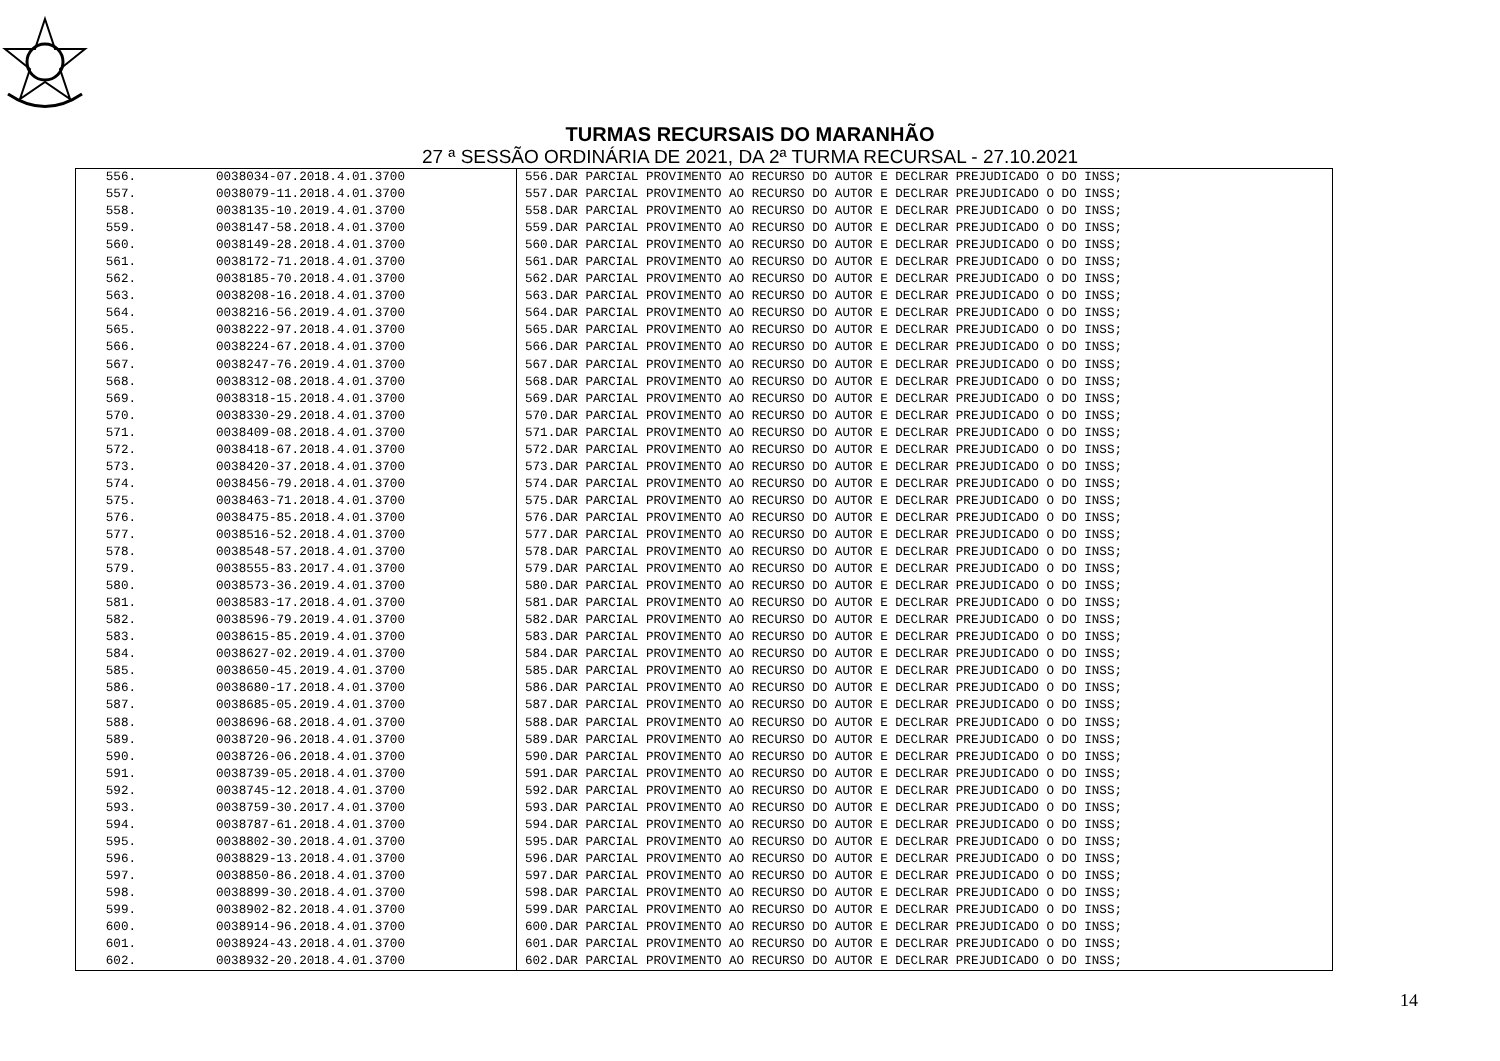TURMAS RECURSAIS DO MARANHÃO
27 ª SESSÃO ORDINÁRIA DE 2021, DA 2ª TURMA RECURSAL - 27.10.2021
| 556. | 0038034-07.2018.4.01.3700 | 556.DAR PARCIAL PROVIMENTO AO RECURSO DO AUTOR E DECLRAR PREJUDICADO O DO INSS; |
| 557. | 0038079-11.2018.4.01.3700 | 557.DAR PARCIAL PROVIMENTO AO RECURSO DO AUTOR E DECLRAR PREJUDICADO O DO INSS; |
| 558. | 0038135-10.2019.4.01.3700 | 558.DAR PARCIAL PROVIMENTO AO RECURSO DO AUTOR E DECLRAR PREJUDICADO O DO INSS; |
| 559. | 0038147-58.2018.4.01.3700 | 559.DAR PARCIAL PROVIMENTO AO RECURSO DO AUTOR E DECLRAR PREJUDICADO O DO INSS; |
| 560. | 0038149-28.2018.4.01.3700 | 560.DAR PARCIAL PROVIMENTO AO RECURSO DO AUTOR E DECLRAR PREJUDICADO O DO INSS; |
| 561. | 0038172-71.2018.4.01.3700 | 561.DAR PARCIAL PROVIMENTO AO RECURSO DO AUTOR E DECLRAR PREJUDICADO O DO INSS; |
| 562. | 0038185-70.2018.4.01.3700 | 562.DAR PARCIAL PROVIMENTO AO RECURSO DO AUTOR E DECLRAR PREJUDICADO O DO INSS; |
| 563. | 0038208-16.2018.4.01.3700 | 563.DAR PARCIAL PROVIMENTO AO RECURSO DO AUTOR E DECLRAR PREJUDICADO O DO INSS; |
| 564. | 0038216-56.2019.4.01.3700 | 564.DAR PARCIAL PROVIMENTO AO RECURSO DO AUTOR E DECLRAR PREJUDICADO O DO INSS; |
| 565. | 0038222-97.2018.4.01.3700 | 565.DAR PARCIAL PROVIMENTO AO RECURSO DO AUTOR E DECLRAR PREJUDICADO O DO INSS; |
| 566. | 0038224-67.2018.4.01.3700 | 566.DAR PARCIAL PROVIMENTO AO RECURSO DO AUTOR E DECLRAR PREJUDICADO O DO INSS; |
| 567. | 0038247-76.2019.4.01.3700 | 567.DAR PARCIAL PROVIMENTO AO RECURSO DO AUTOR E DECLRAR PREJUDICADO O DO INSS; |
| 568. | 0038312-08.2018.4.01.3700 | 568.DAR PARCIAL PROVIMENTO AO RECURSO DO AUTOR E DECLRAR PREJUDICADO O DO INSS; |
| 569. | 0038318-15.2018.4.01.3700 | 569.DAR PARCIAL PROVIMENTO AO RECURSO DO AUTOR E DECLRAR PREJUDICADO O DO INSS; |
| 570. | 0038330-29.2018.4.01.3700 | 570.DAR PARCIAL PROVIMENTO AO RECURSO DO AUTOR E DECLRAR PREJUDICADO O DO INSS; |
| 571. | 0038409-08.2018.4.01.3700 | 571.DAR PARCIAL PROVIMENTO AO RECURSO DO AUTOR E DECLRAR PREJUDICADO O DO INSS; |
| 572. | 0038418-67.2018.4.01.3700 | 572.DAR PARCIAL PROVIMENTO AO RECURSO DO AUTOR E DECLRAR PREJUDICADO O DO INSS; |
| 573. | 0038420-37.2018.4.01.3700 | 573.DAR PARCIAL PROVIMENTO AO RECURSO DO AUTOR E DECLRAR PREJUDICADO O DO INSS; |
| 574. | 0038456-79.2018.4.01.3700 | 574.DAR PARCIAL PROVIMENTO AO RECURSO DO AUTOR E DECLRAR PREJUDICADO O DO INSS; |
| 575. | 0038463-71.2018.4.01.3700 | 575.DAR PARCIAL PROVIMENTO AO RECURSO DO AUTOR E DECLRAR PREJUDICADO O DO INSS; |
| 576. | 0038475-85.2018.4.01.3700 | 576.DAR PARCIAL PROVIMENTO AO RECURSO DO AUTOR E DECLRAR PREJUDICADO O DO INSS; |
| 577. | 0038516-52.2018.4.01.3700 | 577.DAR PARCIAL PROVIMENTO AO RECURSO DO AUTOR E DECLRAR PREJUDICADO O DO INSS; |
| 578. | 0038548-57.2018.4.01.3700 | 578.DAR PARCIAL PROVIMENTO AO RECURSO DO AUTOR E DECLRAR PREJUDICADO O DO INSS; |
| 579. | 0038555-83.2017.4.01.3700 | 579.DAR PARCIAL PROVIMENTO AO RECURSO DO AUTOR E DECLRAR PREJUDICADO O DO INSS; |
| 580. | 0038573-36.2019.4.01.3700 | 580.DAR PARCIAL PROVIMENTO AO RECURSO DO AUTOR E DECLRAR PREJUDICADO O DO INSS; |
| 581. | 0038583-17.2018.4.01.3700 | 581.DAR PARCIAL PROVIMENTO AO RECURSO DO AUTOR E DECLRAR PREJUDICADO O DO INSS; |
| 582. | 0038596-79.2019.4.01.3700 | 582.DAR PARCIAL PROVIMENTO AO RECURSO DO AUTOR E DECLRAR PREJUDICADO O DO INSS; |
| 583. | 0038615-85.2019.4.01.3700 | 583.DAR PARCIAL PROVIMENTO AO RECURSO DO AUTOR E DECLRAR PREJUDICADO O DO INSS; |
| 584. | 0038627-02.2019.4.01.3700 | 584.DAR PARCIAL PROVIMENTO AO RECURSO DO AUTOR E DECLRAR PREJUDICADO O DO INSS; |
| 585. | 0038650-45.2019.4.01.3700 | 585.DAR PARCIAL PROVIMENTO AO RECURSO DO AUTOR E DECLRAR PREJUDICADO O DO INSS; |
| 586. | 0038680-17.2018.4.01.3700 | 586.DAR PARCIAL PROVIMENTO AO RECURSO DO AUTOR E DECLRAR PREJUDICADO O DO INSS; |
| 587. | 0038685-05.2019.4.01.3700 | 587.DAR PARCIAL PROVIMENTO AO RECURSO DO AUTOR E DECLRAR PREJUDICADO O DO INSS; |
| 588. | 0038696-68.2018.4.01.3700 | 588.DAR PARCIAL PROVIMENTO AO RECURSO DO AUTOR E DECLRAR PREJUDICADO O DO INSS; |
| 589. | 0038720-96.2018.4.01.3700 | 589.DAR PARCIAL PROVIMENTO AO RECURSO DO AUTOR E DECLRAR PREJUDICADO O DO INSS; |
| 590. | 0038726-06.2018.4.01.3700 | 590.DAR PARCIAL PROVIMENTO AO RECURSO DO AUTOR E DECLRAR PREJUDICADO O DO INSS; |
| 591. | 0038739-05.2018.4.01.3700 | 591.DAR PARCIAL PROVIMENTO AO RECURSO DO AUTOR E DECLRAR PREJUDICADO O DO INSS; |
| 592. | 0038745-12.2018.4.01.3700 | 592.DAR PARCIAL PROVIMENTO AO RECURSO DO AUTOR E DECLRAR PREJUDICADO O DO INSS; |
| 593. | 0038759-30.2017.4.01.3700 | 593.DAR PARCIAL PROVIMENTO AO RECURSO DO AUTOR E DECLRAR PREJUDICADO O DO INSS; |
| 594. | 0038787-61.2018.4.01.3700 | 594.DAR PARCIAL PROVIMENTO AO RECURSO DO AUTOR E DECLRAR PREJUDICADO O DO INSS; |
| 595. | 0038802-30.2018.4.01.3700 | 595.DAR PARCIAL PROVIMENTO AO RECURSO DO AUTOR E DECLRAR PREJUDICADO O DO INSS; |
| 596. | 0038829-13.2018.4.01.3700 | 596.DAR PARCIAL PROVIMENTO AO RECURSO DO AUTOR E DECLRAR PREJUDICADO O DO INSS; |
| 597. | 0038850-86.2018.4.01.3700 | 597.DAR PARCIAL PROVIMENTO AO RECURSO DO AUTOR E DECLRAR PREJUDICADO O DO INSS; |
| 598. | 0038899-30.2018.4.01.3700 | 598.DAR PARCIAL PROVIMENTO AO RECURSO DO AUTOR E DECLRAR PREJUDICADO O DO INSS; |
| 599. | 0038902-82.2018.4.01.3700 | 599.DAR PARCIAL PROVIMENTO AO RECURSO DO AUTOR E DECLRAR PREJUDICADO O DO INSS; |
| 600. | 0038914-96.2018.4.01.3700 | 600.DAR PARCIAL PROVIMENTO AO RECURSO DO AUTOR E DECLRAR PREJUDICADO O DO INSS; |
| 601. | 0038924-43.2018.4.01.3700 | 601.DAR PARCIAL PROVIMENTO AO RECURSO DO AUTOR E DECLRAR PREJUDICADO O DO INSS; |
| 602. | 0038932-20.2018.4.01.3700 | 602.DAR PARCIAL PROVIMENTO AO RECURSO DO AUTOR E DECLRAR PREJUDICADO O DO INSS; |
14